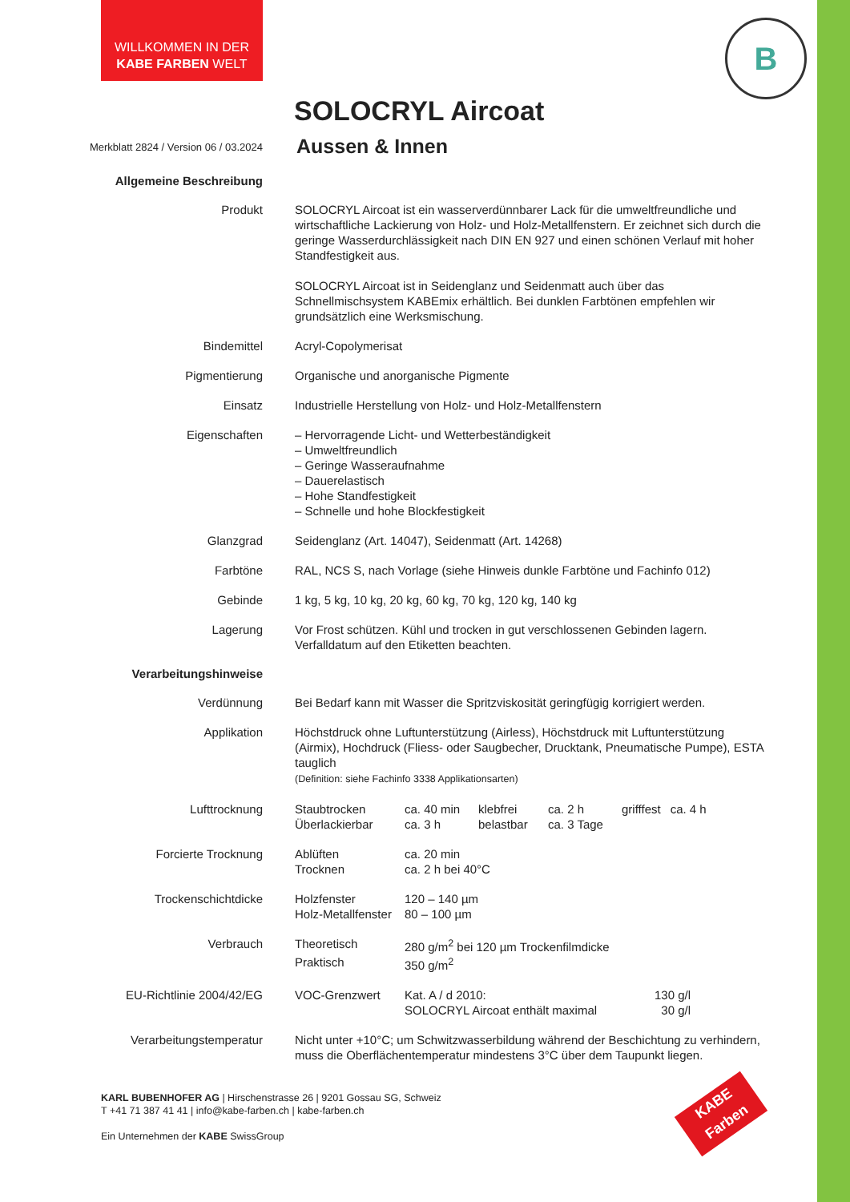WILLKOMMEN IN DER
KABE FARBEN WELT
B
SOLOCRYL Aircoat
Merkblatt 2824 / Version 06 / 03.2024
Aussen & Innen
| Allgemeine Beschreibung | |
| Produkt | SOLOCRYL Aircoat ist ein wasserverdünnbarer Lack für die umweltfreundliche und wirtschaftliche Lackierung von Holz- und Holz-Metallfenstern. Er zeichnet sich durch die geringe Wasserdurchlässigkeit nach DIN EN 927 und einen schönen Verlauf mit hoher Standfestigkeit aus. SOLOCRYL Aircoat ist in Seidenglanz und Seidenmatt auch über das Schnellmischsystem KABEmix erhältlich. Bei dunklen Farbtönen empfehlen wir grundsätzlich eine Werksmischung. |
| Bindemittel | Acryl-Copolymerisat |
| Pigmentierung | Organische und anorganische Pigmente |
| Einsatz | Industrielle Herstellung von Holz- und Holz-Metallfenstern |
| Eigenschaften | – Hervorragende Licht- und Wetterbeständigkeit – Umweltfreundlich – Geringe Wasseraufnahme – Dauerelastisch – Hohe Standfestigkeit – Schnelle und hohe Blockfestigkeit |
| Glanzgrad | Seidenglanz (Art. 14047), Seidenmatt (Art. 14268) |
| Farbtöne | RAL, NCS S, nach Vorlage (siehe Hinweis dunkle Farbtöne und Fachinfo 012) |
| Gebinde | 1 kg, 5 kg, 10 kg, 20 kg, 60 kg, 70 kg, 120 kg, 140 kg |
| Lagerung | Vor Frost schützen. Kühl und trocken in gut verschlossenen Gebinden lagern. Verfalldatum auf den Etiketten beachten. |
| Verarbeitungshinweise | |
| Verdünnung | Bei Bedarf kann mit Wasser die Spritzviskosität geringfügig korrigiert werden. |
| Applikation | Höchstdruck ohne Luftunterstützung (Airless), Höchstdruck mit Luftunterstützung (Airmix), Hochdruck (Fliess- oder Saugbecher, Drucktank, Pneumatische Pumpe), ESTA tauglich (Definition: siehe Fachinfo 3338 Applikationsarten) |
| Lufttrocknung | / Staubtrocken / ca. 40 min / klebfrei / ca. 2 h / grifffest / ca. 4 h / / Überlackierbar / ca. 3 h / belastbar / ca. 3 Tage / / / |
| Forcierte Trocknung | / Ablüften / ca. 20 min / / Trocknen / ca. 2 h bei 40°C / |
| Trockenschichtdicke | / Holzfenster / 120 – 140 µm / / Holz-Metallfenster / 80 – 100 µm / |
| Verbrauch | / Theoretisch / 280 g/m<sup>2</sup> bei 120 µm Trockenfilmdicke / / Praktisch / 350 g/m<sup>2</sup> / |
| EU-Richtlinie 2004/42/EG | / VOC-Grenzwert / Kat. A / d 2010: / 130 g/l / / / SOLOCRYL Aircoat enthält maximal / 30 g/l / |
| Verarbeitungstemperatur | Nicht unter +10°C; um Schwitzwasserbildung während der Beschichtung zu verhindern, muss die Oberflächentemperatur mindestens 3°C über dem Taupunkt liegen. |
KARL BUBENHOFER AG | Hirschenstrasse 26 | 9201 Gossau SG, Schweiz
T +41 71 387 41 41 | info@kabe-farben.ch | kabe-farben.ch
Ein Unternehmen der KABE SwissGroup
KABE
Farben